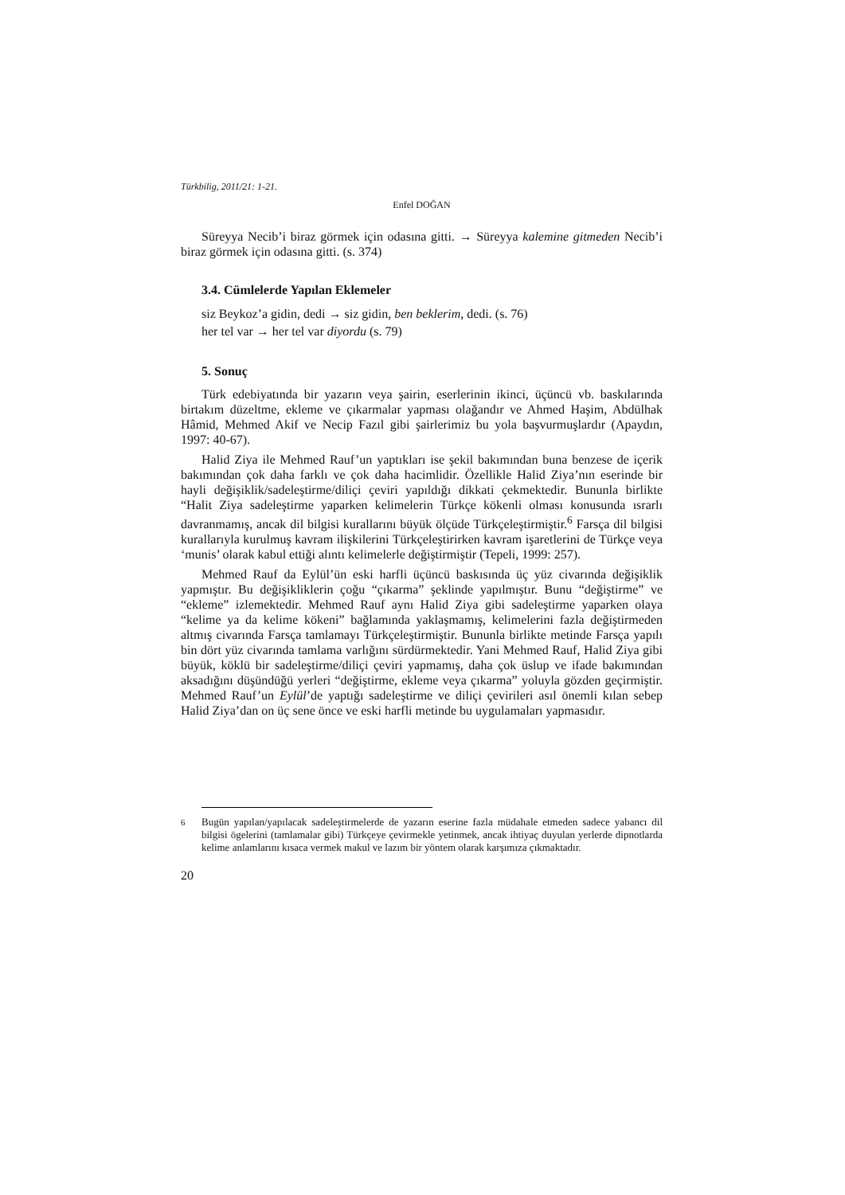Türkbilig, 2011/21: 1-21.
Enfel DOĞAN
Süreyya Necib’i biraz görmek için odasına gitti. → Süreyya kalemine gitmeden Necib’i biraz görmek için odasına gitti. (s. 374)
3.4. Cümlelerde Yapılan Eklemeler
siz Beykoz’a gidin, dedi → siz gidin, ben beklerim, dedi. (s. 76)
her tel var → her tel var diyordu (s. 79)
5. Sonuç
Türk edebiyatında bir yazarın veya şairin, eserlerinin ikinci, üçüncü vb. baskılarında birtakım düzeltme, ekleme ve çıkarmalar yapması olağandır ve Ahmed Haşim, Abdülhak Hâmid, Mehmed Akif ve Necip Fazıl gibi şairlerimiz bu yola başvurmuşlardır (Apaydın, 1997: 40-67).
Halid Ziya ile Mehmed Rauf’un yaptıkları ise şekil bakımından buna benzese de içerik bakımından çok daha farklı ve çok daha hacimlidir. Özellikle Halid Ziya’nın eserinde bir hayli değişiklik/sadeleştirme/diliçi çeviri yapıldığı dikkati çekmektedir. Bununla birlikte “Halit Ziya sadeleştirme yaparken kelimelerin Türkçe kökenli olması konusunda ısrarlı davranmamış, ancak dil bilgisi kurallarını büyük ölçüde Türkçeleştirmiştir.<sup>6</sup> Farsça dil bilgisi kurallarıyla kurulmuş kavram ilişkilerini Türkçeleştirirken kavram işaretlerini de Türkçe veya ‘munis’ olarak kabul ettiği alıntı kelimelerle değiştirmiştir (Tepeli, 1999: 257).
Mehmed Rauf da Eylül’ün eski harfli üçüncü baskısında üç yüz civarında değişiklik yapmıştır. Bu değişikliklerin çoğu “çıkarma” şeklinde yapılmıştır. Bunu “değiştirme” ve “ekleme” izlemektedir. Mehmed Rauf aynı Halid Ziya gibi sadeleştirme yaparken olaya “kelime ya da kelime kökeni” bağlamında yaklaşmamış, kelimelerini fazla değiştirmeden altmış civarında Farsça tamlamayı Türkçeleştirmiştir. Bununla birlikte metinde Farsça yapılı bin dört yüz civarında tamlama varlığını sürdürmektedir. Yani Mehmed Rauf, Halid Ziya gibi büyük, köklü bir sadeleştirme/diliçi çeviri yapmamış, daha çok üslup ve ifade bakımından aksadığını düşündüğü yerleri “değiştirme, ekleme veya çıkarma” yoluyla gözden geçirmiştir. Mehmed Rauf’un Eylül’de yaptığı sadeleştirme ve diliçi çevirileri asıl önemli kılan sebep Halid Ziya’dan on üç sene önce ve eski harfli metinde bu uygulamaları yapmasıdır.
<sup>6</sup> Bugün yapılan/yapılacak sadeleştirmelerde de yazarın eserine fazla müdahale etmeden sadece yabancı dil bilgisi ögelerini (tamlamalar gibi) Türkçeye çevirmekle yetinmek, ancak ihtiyaç duyulan yerlerde dipnotlarda kelime anlamlarını kısaca vermek makul ve lazım bir yöntem olarak karşımıza çıkmaktadır.
20